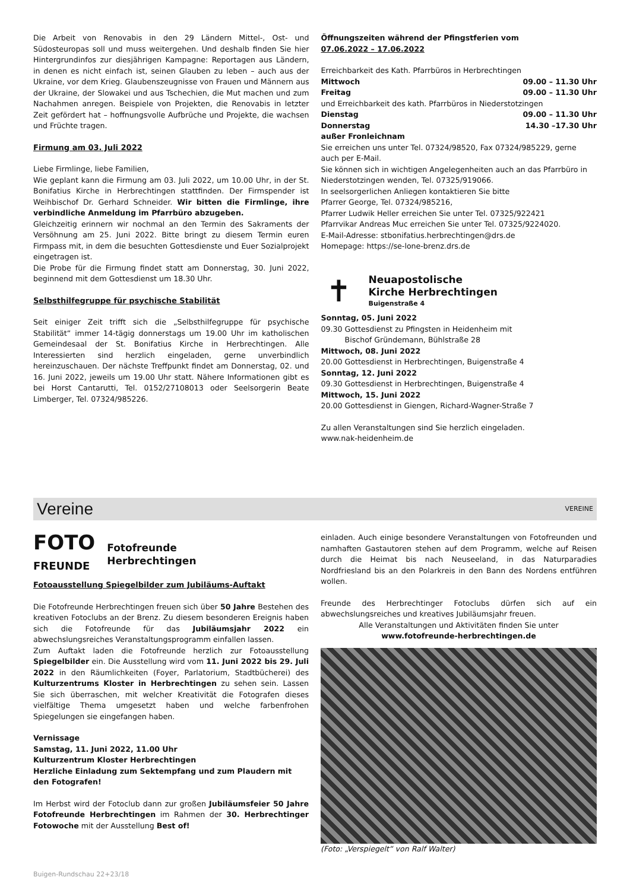Die Arbeit von Renovabis in den 29 Ländern Mittel-, Ost- und Südosteuropas soll und muss weitergehen. Und deshalb finden Sie hier Hintergrundinfos zur diesjährigen Kampagne: Reportagen aus Ländern, in denen es nicht einfach ist, seinen Glauben zu leben – auch aus der Ukraine, vor dem Krieg. Glaubenszeugnisse von Frauen und Männern aus der Ukraine, der Slowakei und aus Tschechien, die Mut machen und zum Nachahmen anregen. Beispiele von Projekten, die Renovabis in letzter Zeit gefördert hat – hoffnungsvolle Aufbrüche und Projekte, die wachsen und Früchte tragen.
Firmung am 03. Juli 2022
Liebe Firmlinge, liebe Familien,
Wie geplant kann die Firmung am 03. Juli 2022, um 10.00 Uhr, in der St. Bonifatius Kirche in Herbrechtingen stattfinden. Der Firmspender ist Weihbischof Dr. Gerhard Schneider. Wir bitten die Firmlinge, ihre verbindliche Anmeldung im Pfarrbüro abzugeben.
Gleichzeitig erinnern wir nochmal an den Termin des Sakraments der Versöhnung am 25. Juni 2022. Bitte bringt zu diesem Termin euren Firmpass mit, in dem die besuchten Gottesdienste und Euer Sozialprojekt eingetragen ist.
Die Probe für die Firmung findet statt am Donnerstag, 30. Juni 2022, beginnend mit dem Gottesdienst um 18.30 Uhr.
Selbsthilfegruppe für psychische Stabilität
Seit einiger Zeit trifft sich die „Selbsthilfegruppe für psychische Stabilität“ immer 14-tägig donnerstags um 19.00 Uhr im katholischen Gemeindesaal der St. Bonifatius Kirche in Herbrechtingen. Alle Interessierten sind herzlich eingeladen, gerne unverbindlich hereinzuschauen. Der nächste Treffpunkt findet am Donnerstag, 02. und 16. Juni 2022, jeweils um 19.00 Uhr statt. Nähere Informationen gibt es bei Horst Cantarutti, Tel. 0152/27108013 oder Seelsorgerin Beate Limberger, Tel. 07324/985226.
Öffnungszeiten während der Pfingstferien vom
07.06.2022 – 17.06.2022
Erreichbarkeit des Kath. Pfarrbüros in Herbrechtingen
Mittwoch 09.00 – 11.30 Uhr
Freitag 09.00 – 11.30 Uhr
und Erreichbarkeit des kath. Pfarrbüros in Niederstotzingen
Dienstag 09.00 – 11.30 Uhr
Donnerstag 14.30 –17.30 Uhr
außer Fronleichnam
Sie erreichen uns unter Tel. 07324/98520, Fax 07324/985229, gerne auch per E-Mail.
Sie können sich in wichtigen Angelegenheiten auch an das Pfarrbüro in Niederstotzingen wenden, Tel. 07325/919066.
In seelsorgerlichen Anliegen kontaktieren Sie bitte
Pfarrer George, Tel. 07324/985216,
Pfarrer Ludwik Heller erreichen Sie unter Tel. 07325/922421
Pfarrvikar Andreas Muc erreichen Sie unter Tel. 07325/9224020.
E-Mail-Adresse: stbonifatius.herbrechtingen@drs.de
Homepage: https://se-lone-brenz.drs.de
✝
Neuapostolische
Kirche Herbrechtingen
Buigenstraße 4
Sonntag, 05. Juni 2022
09.30 Gottesdienst zu Pfingsten in Heidenheim mit
Bischof Gründemann, Bühlstraße 28
Mittwoch, 08. Juni 2022
20.00 Gottesdienst in Herbrechtingen, Buigenstraße 4
Sonntag, 12. Juni 2022
09.30 Gottesdienst in Herbrechtingen, Buigenstraße 4
Mittwoch, 15. Juni 2022
20.00 Gottesdienst in Giengen, Richard-Wagner-Straße 7
Zu allen Veranstaltungen sind Sie herzlich eingeladen.
www.nak-heidenheim.de
Vereine VEREINE
FOTO
FREUNDE
Fotofreunde
Herbrechtingen
Fotoausstellung Spiegelbilder zum Jubiläums-Auftakt
Die Fotofreunde Herbrechtingen freuen sich über 50 Jahre Bestehen des kreativen Fotoclubs an der Brenz. Zu diesem besonderen Ereignis haben sich die Fotofreunde für das Jubiläumsjahr 2022 ein abwechslungsreiches Veranstaltungsprogramm einfallen lassen.
Zum Auftakt laden die Fotofreunde herzlich zur Fotoausstellung Spiegelbilder ein. Die Ausstellung wird vom 11. Juni 2022 bis 29. Juli 2022 in den Räumlichkeiten (Foyer, Parlatorium, Stadtbücherei) des Kulturzentrums Kloster in Herbrechtingen zu sehen sein. Lassen Sie sich überraschen, mit welcher Kreativität die Fotografen dieses vielfältige Thema umgesetzt haben und welche farbenfrohen Spiegelungen sie eingefangen haben.
Vernissage
Samstag, 11. Juni 2022, 11.00 Uhr
Kulturzentrum Kloster Herbrechtingen
Herzliche Einladung zum Sektempfang und zum Plaudern mit den Fotografen!
Im Herbst wird der Fotoclub dann zur großen Jubiläumsfeier 50 Jahre Fotofreunde Herbrechtingen im Rahmen der 30. Herbrechtinger Fotowoche mit der Ausstellung Best of!
einladen. Auch einige besondere Veranstaltungen von Fotofreunden und namhaften Gastautoren stehen auf dem Programm, welche auf Reisen durch die Heimat bis nach Neuseeland, in das Naturparadies Nordfriesland bis an den Polarkreis in den Bann des Nordens entführen wollen.
Freunde des Herbrechtinger Fotoclubs dürfen sich auf ein abwechslungsreiches und kreatives Jubiläumsjahr freuen.
Alle Veranstaltungen und Aktivitäten finden Sie unter
www.fotofreunde-herbrechtingen.de
(Foto: „Verspiegelt“ von Ralf Walter)
Buigen-Rundschau 22+23/18